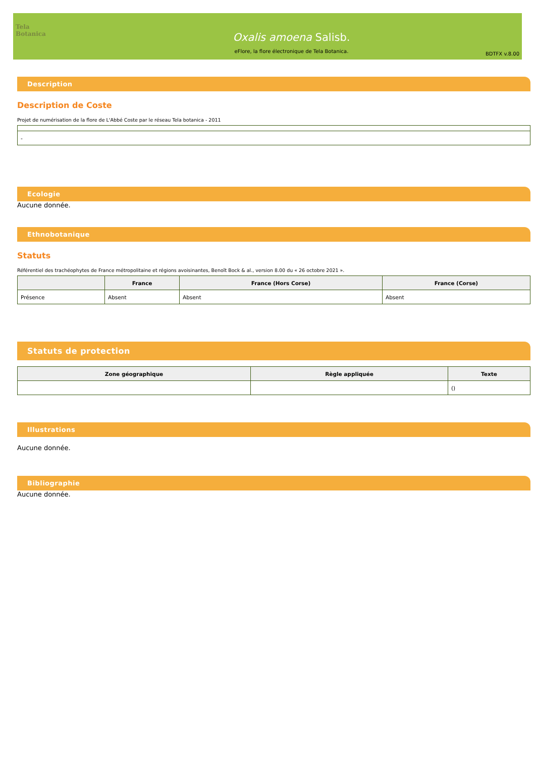Tela Botanica
Oxalis amoena Salisb.
eFlore, la flore électronique de Tela Botanica.
BDTFX v.8.00
Description
Description de Coste
Projet de numérisation de la flore de L'Abbé Coste par le réseau Tela botanica - 2011
| - |
Ecologie
Aucune donnée.
Ethnobotanique
Statuts
Référentiel des trachéophytes de France métropolitaine et régions avoisinantes, Benoît Bock & al., version 8.00 du « 26 octobre 2021 ».
| | France | France (Hors Corse) | France (Corse) |
| --- | --- | --- | --- |
| Présence | Absent | Absent | Absent |
Statuts de protection
| Zone géographique | Règle appliquée | Texte |
| --- | --- | --- |
| | | () |
Illustrations
Aucune donnée.
Bibliographie
Aucune donnée.